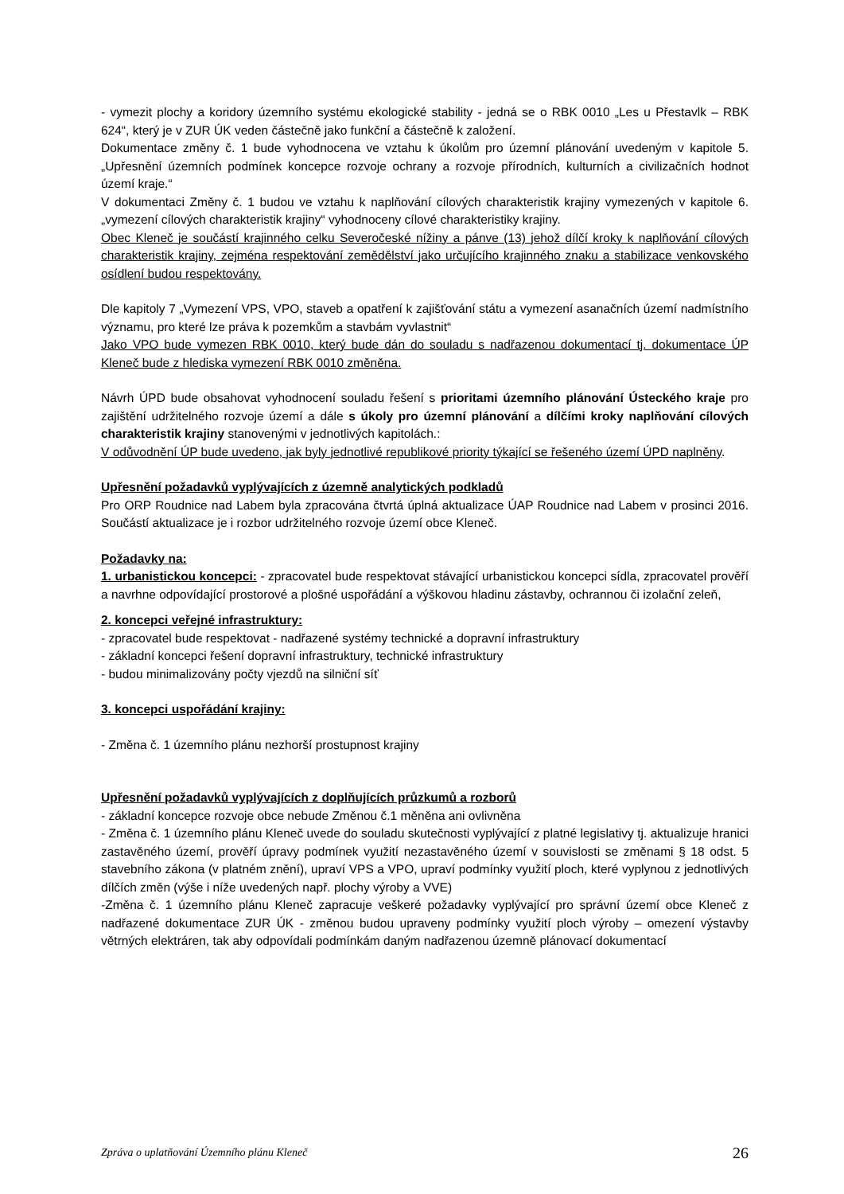- vymezit plochy a koridory územního systému ekologické stability - jedná se o RBK 0010 „Les u Přestavlk – RBK 624“, který je v ZUR ÚK veden částečně jako funkční a částečně k založení.
Dokumentace změny č. 1 bude vyhodnocena ve vztahu k úkolům pro územní plánování uvedeným v kapitole 5. „Upřesnění územních podmínek koncepce rozvoje ochrany a rozvoje přírodních, kulturních a civilizačních hodnot území kraje.“
V dokumentaci Změny č. 1 budou ve vztahu k naplňování cílových charakteristik krajiny vymezených v kapitole 6. „vymezení cílových charakteristik krajiny“ vyhodnoceny cílové charakteristiky krajiny.
Obec Kleneč je součástí krajinného celku Severočeské nížiny a pánve (13) jehož dílčí kroky k naplňování cílových charakteristik krajiny, zejména respektování zemědělství jako určujícího krajinného znaku a stabilizace venkovského osídlení budou respektovány.
Dle kapitoly 7 „Vymezení VPS, VPO, staveb a opatření k zajišťování státu a vymezení asanačních území nadmístního významu, pro které lze práva k pozemkům a stavbám vyvlastnit“
Jako VPO bude vymezen RBK 0010, který bude dán do souladu s nadřazenou dokumentací tj. dokumentace ÚP Kleneč bude z hlediska vymezení RBK 0010 změněna.
Návrh ÚPD bude obsahovat vyhodnocení souladu řešení s prioritami územního plánování Ústeckého kraje pro zajištění udržitelného rozvoje území a dále s úkoly pro územní plánování a dílčími kroky naplňování cílových charakteristik krajiny stanovenými v jednotlivých kapitolách.:
V odůvodnění ÚP bude uvedeno, jak byly jednotlivé republikové priority týkající se řešeného území ÚPD naplněny.
Upřesnění požadavků vyplývajících z územně analytických podkladů
Pro ORP Roudnice nad Labem byla zpracována čtvrtá úplná aktualizace ÚAP Roudnice nad Labem v prosinci 2016. Součástí aktualizace je i rozbor udržitelného rozvoje území obce Kleneč.
Požadavky na:
1. urbanistickou koncepci: - zpracovatel bude respektovat stávající urbanistickou koncepci sídla, zpracovatel prověří a navrhne odpovídající prostorové a plošné uspořádání a výškovou hladinu zástavby, ochrannou či izolační zeleň,
2. koncepci veřejné infrastruktury:
- zpracovatel bude respektovat - nadřazené systémy technické a dopravní infrastruktury
- základní koncepci řešení dopravní infrastruktury, technické infrastruktury
- budou minimalizovány počty vjezdů na silniční síť
3. koncepci uspořádání krajiny:
- Změna č. 1 územního plánu nezhorší prostupnost krajiny
Upřesnění požadavků vyplývajících z doplňujících průzkumů a rozborů
- základní koncepce rozvoje obce nebude Změnou č.1 měněna ani ovlivněna
- Změna č. 1 územního plánu Kleneč uvede do souladu skutečnosti vyplývající z platné legislativy tj. aktualizuje hranici zastavěného území, prověří úpravy podmínek využití nezastavěného území v souvislosti se změnami § 18 odst. 5 stavebního zákona (v platném znění), upraví VPS a VPO, upraví podmínky využití ploch, které vyplynou z jednotlivých dílčích změn (výše i níže uvedených např. plochy výroby a VVE)
-Změna č. 1 územního plánu Kleneč zapracuje veškeré požadavky vyplývající pro správní území obce Kleneč z nadřazené dokumentace ZUR ÚK - změnou budou upraveny podmínky využití ploch výroby – omezení výstavby větrných elektráren, tak aby odpovídali podmínkám daným nadřazenou územně plánovací dokumentací
Zpráva o uplatňování Územního plánu Kleneč 26